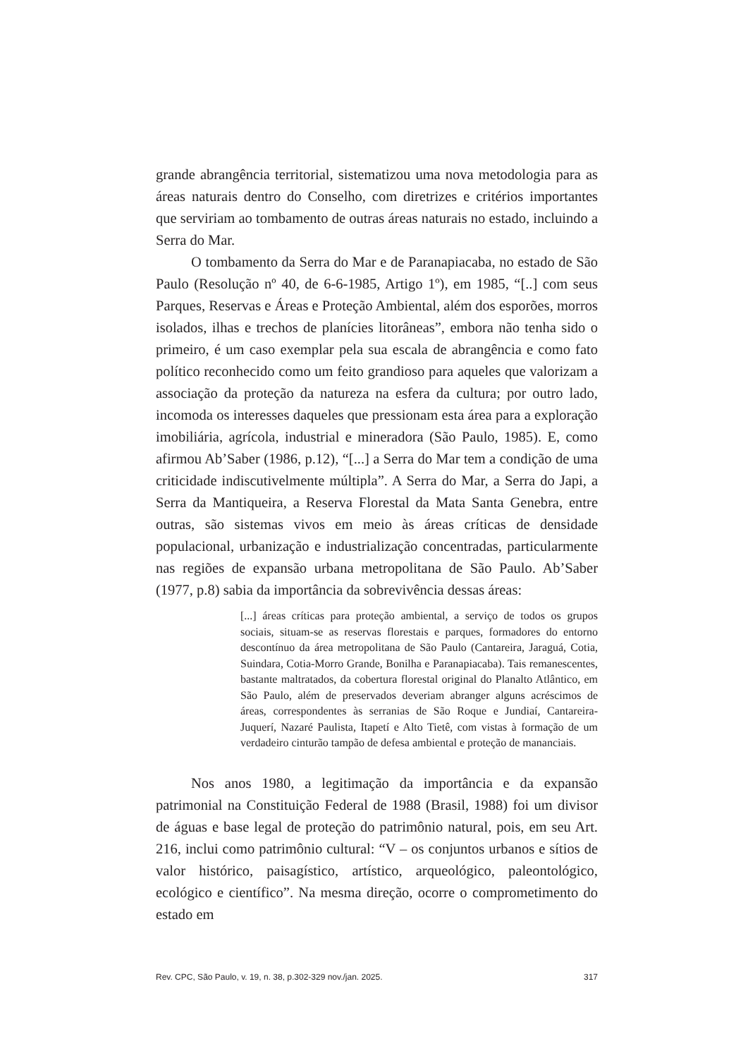grande abrangência territorial, sistematizou uma nova metodologia para as áreas naturais dentro do Conselho, com diretrizes e critérios importantes que serviriam ao tombamento de outras áreas naturais no estado, incluindo a Serra do Mar.
O tombamento da Serra do Mar e de Paranapiacaba, no estado de São Paulo (Resolução nº 40, de 6-6-1985, Artigo 1º), em 1985, “[..] com seus Parques, Reservas e Áreas e Proteção Ambiental, além dos esporões, morros isolados, ilhas e trechos de planícies litorâneas”, embora não tenha sido o primeiro, é um caso exemplar pela sua escala de abrangência e como fato político reconhecido como um feito grandioso para aqueles que valorizam a associação da proteção da natureza na esfera da cultura; por outro lado, incomoda os interesses daqueles que pressionam esta área para a exploração imobiliária, agrícola, industrial e mineradora (São Paulo, 1985). E, como afirmou Ab’Saber (1986, p.12), “[...] a Serra do Mar tem a condição de uma criticidade indiscutivelmente múltipla”. A Serra do Mar, a Serra do Japi, a Serra da Mantiqueira, a Reserva Florestal da Mata Santa Genebra, entre outras, são sistemas vivos em meio às áreas críticas de densidade populacional, urbanização e industrialização concentradas, particularmente nas regiões de expansão urbana metropolitana de São Paulo. Ab’Saber (1977, p.8) sabia da importância da sobrevivência dessas áreas:
[...] áreas críticas para proteção ambiental, a serviço de todos os grupos sociais, situam-se as reservas florestais e parques, formadores do entorno descontínuo da área metropolitana de São Paulo (Cantareira, Jaraguá, Cotia, Suindara, Cotia-Morro Grande, Bonilha e Paranapiacaba). Tais remanescentes, bastante maltratados, da cobertura florestal original do Planalto Atlântico, em São Paulo, além de preservados deveriam abranger alguns acréscimos de áreas, correspondentes às serranias de São Roque e Jundiaí, Cantareira-Juquerí, Nazaré Paulista, Itapetí e Alto Tietê, com vistas à formação de um verdadeiro cinturão tampão de defesa ambiental e proteção de mananciais.
Nos anos 1980, a legitimação da importância e da expansão patrimonial na Constituição Federal de 1988 (Brasil, 1988) foi um divisor de águas e base legal de proteção do patrimônio natural, pois, em seu Art. 216, inclui como patrimônio cultural: “V – os conjuntos urbanos e sítios de valor histórico, paisagístico, artístico, arqueológico, paleontológico, ecológico e científico”. Na mesma direção, ocorre o comprometimento do estado em
Rev. CPC, São Paulo, v. 19, n. 38, p.302-329 nov./jan. 2025. 317